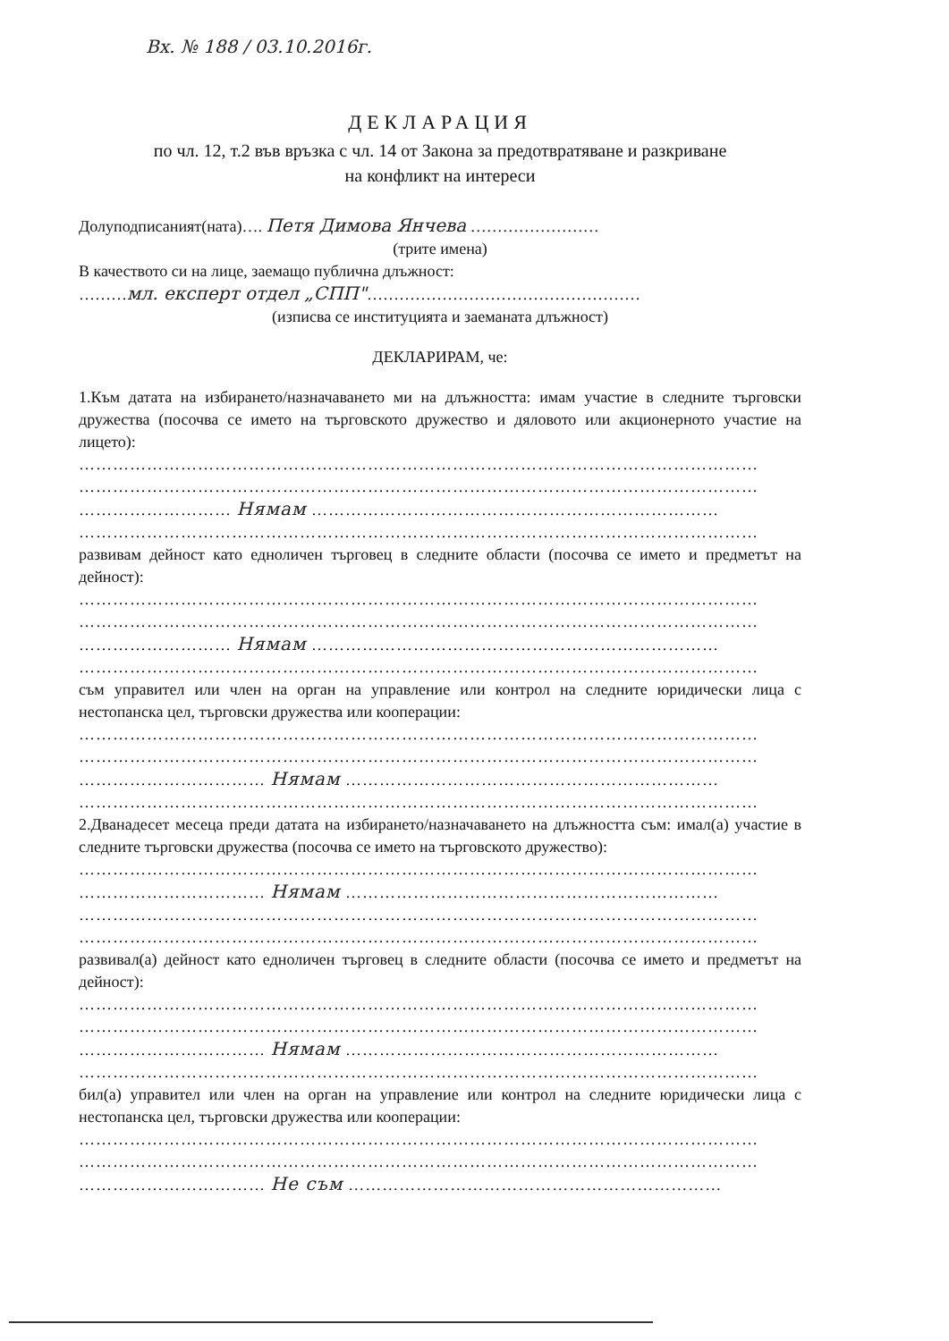Вх. № 188 / 03.10.2016г.
ДЕКЛАРАЦИЯ
по чл. 12, т.2 във връзка с чл. 14 от Закона за предотвратяване и разкриване
на конфликт на интереси
Долуподписаният(ната)…. Петя Димова Янчева ……………………
(трите имена)
В качеството си на лице, заемащо публична длъжност:
………мл. експерт отдел „СПП"……………………………………………
(изписва се институцията и заеманата длъжност)
ДЕКЛАРИРАМ, че:
1.Към датата на избирането/назначаването ми на длъжността: имам участие в следните търговски дружества (посочва се името на търговското дружество и дяловото или акционерното участие на лицето):
…………………………………………………………………………………………………………
…………………………………………………………………………………………………………
……………………… Нямам ………………………………………………………………
…………………………………………………………………………………………………………
развивам дейност като едноличен търговец в следните области (посочва се името и предметът на дейност):
…………………………………………………………………………………………………………
…………………………………………………………………………………………………………
……………………… Нямам ………………………………………………………………
…………………………………………………………………………………………………………
съм управител или член на орган на управление или контрол на следните юридически лица с нестопанска цел, търговски дружества или кооперации:
…………………………………………………………………………………………………………
…………………………………………………………………………………………………………
…………………………… Нямам …………………………………………………………
…………………………………………………………………………………………………………
2.Дванадесет месеца преди датата на избирането/назначаването на длъжността съм: имал(а) участие в следните търговски дружества (посочва се името на търговското дружество):
…………………………………………………………………………………………………………
…………………………… Нямам …………………………………………………………
…………………………………………………………………………………………………………
…………………………………………………………………………………………………………
развивал(а) дейност като едноличен търговец в следните области (посочва се името и предметът на дейност):
…………………………………………………………………………………………………………
…………………………………………………………………………………………………………
…………………………… Нямам …………………………………………………………
…………………………………………………………………………………………………………
бил(а) управител или член на орган на управление или контрол на следните юридически лица с нестопанска цел, търговски дружества или кооперации:
…………………………………………………………………………………………………………
…………………………………………………………………………………………………………
…………………………… Не съм …………………………………………………………